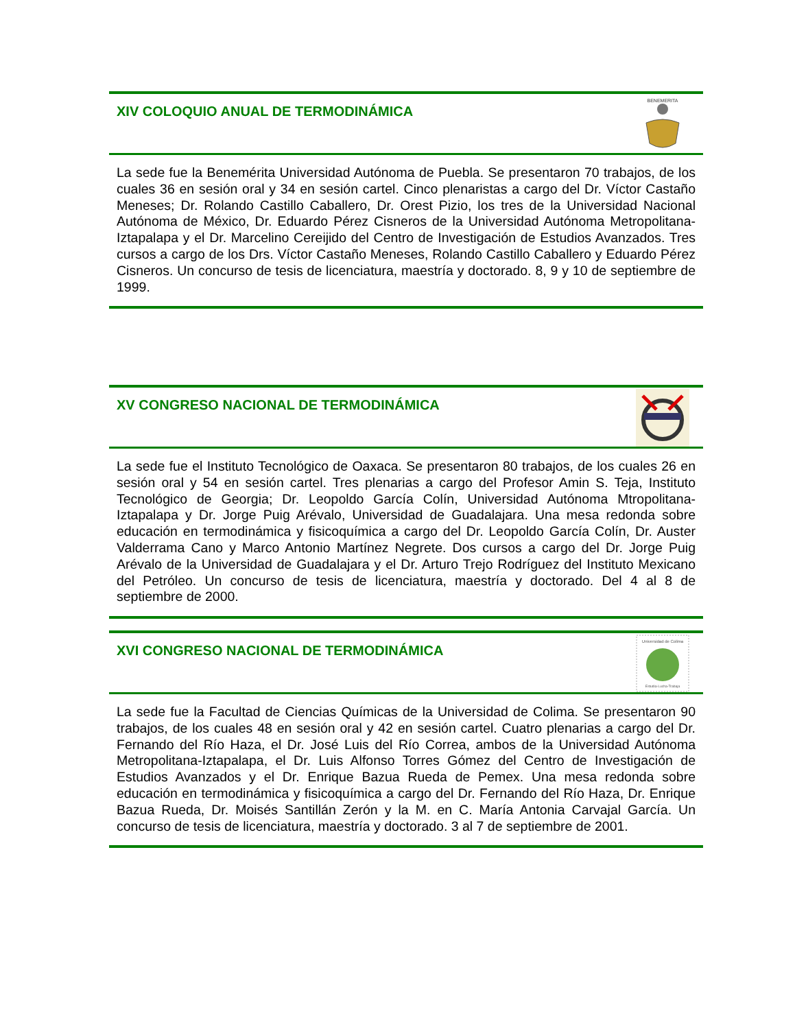XIV COLOQUIO ANUAL DE TERMODINÁMICA
BENEMERITA
La sede fue la Benemérita Universidad Autónoma de Puebla. Se presentaron 70 trabajos, de los cuales 36 en sesión oral y 34 en sesión cartel. Cinco plenaristas a cargo del Dr. Víctor Castaño Meneses; Dr. Rolando Castillo Caballero, Dr. Orest Pizio, los tres de la Universidad Nacional Autónoma de México, Dr. Eduardo Pérez Cisneros de la Universidad Autónoma Metropolitana-Iztapalapa y el Dr. Marcelino Cereijido del Centro de Investigación de Estudios Avanzados. Tres cursos a cargo de los Drs. Víctor Castaño Meneses, Rolando Castillo Caballero y Eduardo Pérez Cisneros. Un concurso de tesis de licenciatura, maestría y doctorado. 8, 9 y 10 de septiembre de 1999.
XV CONGRESO NACIONAL DE TERMODINÁMICA
La sede fue el Instituto Tecnológico de Oaxaca. Se presentaron 80 trabajos, de los cuales 26 en sesión oral y 54 en sesión cartel. Tres plenarias a cargo del Profesor Amin S. Teja, Instituto Tecnológico de Georgia; Dr. Leopoldo García Colín, Universidad Autónoma Mtropolitana-Iztapalapa y Dr. Jorge Puig Arévalo, Universidad de Guadalajara. Una mesa redonda sobre educación en termodinámica y fisicoquímica a cargo del Dr. Leopoldo García Colín, Dr. Auster Valderrama Cano y Marco Antonio Martínez Negrete. Dos cursos a cargo del Dr. Jorge Puig Arévalo de la Universidad de Guadalajara y el Dr. Arturo Trejo Rodríguez del Instituto Mexicano del Petróleo. Un concurso de tesis de licenciatura, maestría y doctorado. Del 4 al 8 de septiembre de 2000.
XVI CONGRESO NACIONAL DE TERMODINÁMICA
Universidad de Colima
Estudia-Lucha-Trabaja
La sede fue la Facultad de Ciencias Químicas de la Universidad de Colima. Se presentaron 90 trabajos, de los cuales 48 en sesión oral y 42 en sesión cartel. Cuatro plenarias a cargo del Dr. Fernando del Río Haza, el Dr. José Luis del Río Correa, ambos de la Universidad Autónoma Metropolitana-Iztapalapa, el Dr. Luis Alfonso Torres Gómez del Centro de Investigación de Estudios Avanzados y el Dr. Enrique Bazua Rueda de Pemex. Una mesa redonda sobre educación en termodinámica y fisicoquímica a cargo del Dr. Fernando del Río Haza, Dr. Enrique Bazua Rueda, Dr. Moisés Santillán Zerón y la M. en C. María Antonia Carvajal García. Un concurso de tesis de licenciatura, maestría y doctorado. 3 al 7 de septiembre de 2001.